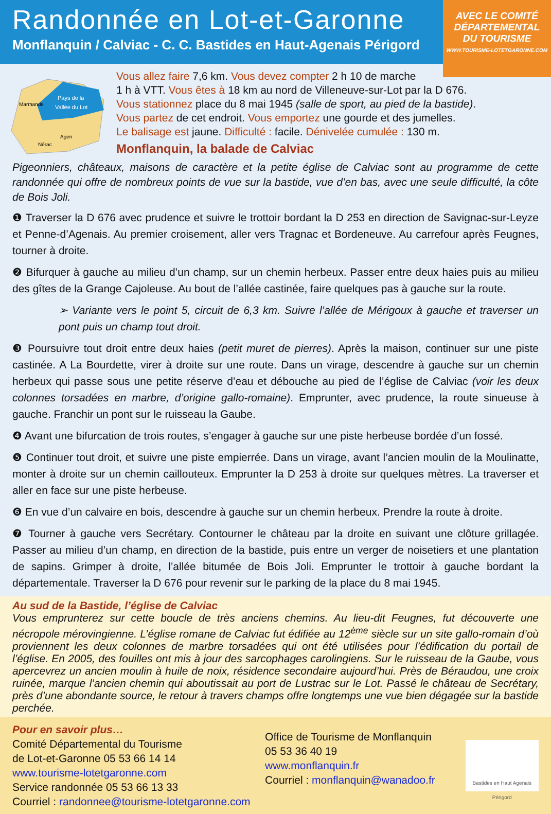Randonnée en Lot-et-Garonne
Monflanquin / Calviac - C. C. Bastides en Haut-Agenais Périgord
AVEC LE COMITÉ
DÉPARTEMENTAL
DU TOURISME
WWW.TOURISME-LOTETGARONNE.COM
Pays de la
Vallée du Lot
Marmande
Agen
Nérac
Vous allez faire 7,6 km. Vous devez compter 2 h 10 de marche
1 h à VTT. Vous êtes à 18 km au nord de Villeneuve-sur-Lot par la D 676.
Vous stationnez place du 8 mai 1945 (salle de sport, au pied de la bastide).
Vous partez de cet endroit. Vous emportez une gourde et des jumelles.
Le balisage est jaune. Difficulté : facile. Dénivelée cumulée : 130 m.
Monflanquin, la balade de Calviac
Pigeonniers, châteaux, maisons de caractère et la petite église de Calviac sont au programme de cette randonnée qui offre de nombreux points de vue sur la bastide, vue d’en bas, avec une seule difficulté, la côte de Bois Joli.
❶ Traverser la D 676 avec prudence et suivre le trottoir bordant la D 253 en direction de Savignac-sur-Leyze et Penne-d’Agenais. Au premier croisement, aller vers Tragnac et Bordeneuve. Au carrefour après Feugnes, tourner à droite.
❷ Bifurquer à gauche au milieu d’un champ, sur un chemin herbeux. Passer entre deux haies puis au milieu des gîtes de la Grange Cajoleuse. Au bout de l’allée castinée, faire quelques pas à gauche sur la route.
➢ Variante vers le point 5, circuit de 6,3 km. Suivre l’allée de Mérigoux à gauche et traverser un pont puis un champ tout droit.
❸ Poursuivre tout droit entre deux haies (petit muret de pierres). Après la maison, continuer sur une piste castinée. A La Bourdette, virer à droite sur une route. Dans un virage, descendre à gauche sur un chemin herbeux qui passe sous une petite réserve d’eau et débouche au pied de l’église de Calviac (voir les deux colonnes torsadées en marbre, d’origine gallo-romaine). Emprunter, avec prudence, la route sinueuse à gauche. Franchir un pont sur le ruisseau la Gaube.
❹ Avant une bifurcation de trois routes, s’engager à gauche sur une piste herbeuse bordée d’un fossé.
❺ Continuer tout droit, et suivre une piste empierrée. Dans un virage, avant l’ancien moulin de la Moulinatte, monter à droite sur un chemin caillouteux. Emprunter la D 253 à droite sur quelques mètres. La traverser et aller en face sur une piste herbeuse.
❻ En vue d’un calvaire en bois, descendre à gauche sur un chemin herbeux. Prendre la route à droite.
❼ Tourner à gauche vers Secrétary. Contourner le château par la droite en suivant une clôture grillagée. Passer au milieu d’un champ, en direction de la bastide, puis entre un verger de noisetiers et une plantation de sapins. Grimper à droite, l’allée bitumée de Bois Joli. Emprunter le trottoir à gauche bordant la départementale. Traverser la D 676 pour revenir sur le parking de la place du 8 mai 1945.
Au sud de la Bastide, l’église de Calviac
Vous emprunterez sur cette boucle de très anciens chemins. Au lieu-dit Feugnes, fut découverte une nécropole mérovingienne. L’église romane de Calviac fut édifiée au 12<sup>ème</sup> siècle sur un site gallo-romain d’où proviennent les deux colonnes de marbre torsadées qui ont été utilisées pour l’édification du portail de l’église. En 2005, des fouilles ont mis à jour des sarcophages carolingiens. Sur le ruisseau de la Gaube, vous apercevrez un ancien moulin à huile de noix, résidence secondaire aujourd’hui. Près de Béraudou, une croix ruinée, marque l’ancien chemin qui aboutissait au port de Lustrac sur le Lot. Passé le château de Secrétary, près d’une abondante source, le retour à travers champs offre longtemps une vue bien dégagée sur la bastide perchée.
Pour en savoir plus…
Comité Départemental du Tourisme
de Lot-et-Garonne 05 53 66 14 14
www.tourisme-lotetgaronne.com
Service randonnée 05 53 66 13 33
Courriel : randonnee@tourisme-lotetgaronne.com
Office de Tourisme de Monflanquin
05 53 36 40 19
www.monflanquin.fr
Courriel : monflanquin@wanadoo.fr
Bastides en Haut Agenais Périgord